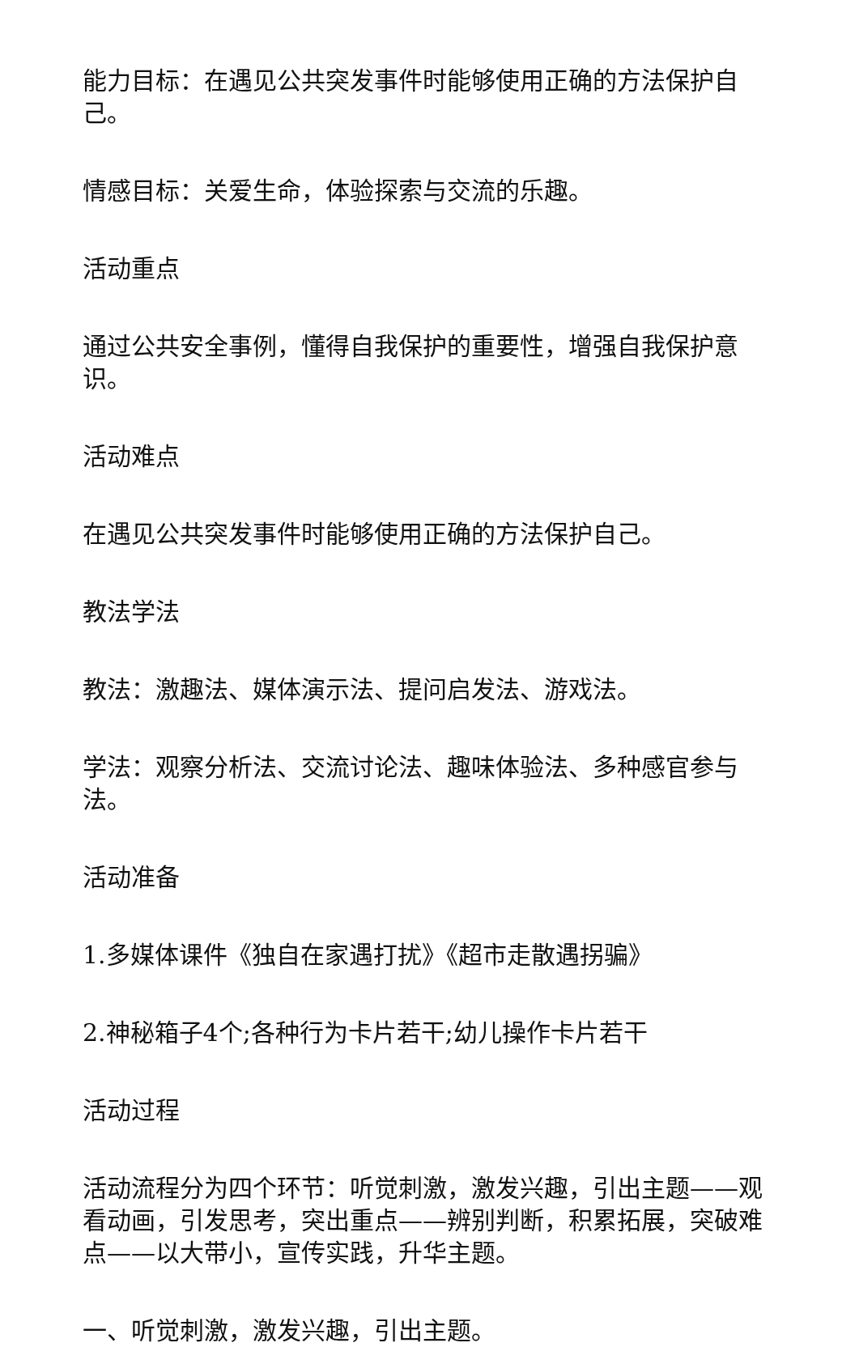能力目标：在遇见公共突发事件时能够使用正确的方法保护自己。
情感目标：关爱生命，体验探索与交流的乐趣。
活动重点
通过公共安全事例，懂得自我保护的重要性，增强自我保护意识。
活动难点
在遇见公共突发事件时能够使用正确的方法保护自己。
教法学法
教法：激趣法、媒体演示法、提问启发法、游戏法。
学法：观察分析法、交流讨论法、趣味体验法、多种感官参与法。
活动准备
1.多媒体课件《独自在家遇打扰》《超市走散遇拐骗》
2.神秘箱子4个;各种行为卡片若干;幼儿操作卡片若干
活动过程
活动流程分为四个环节：听觉刺激，激发兴趣，引出主题——观看动画，引发思考，突出重点——辨别判断，积累拓展，突破难点——以大带小，宣传实践，升华主题。
一、听觉刺激，激发兴趣，引出主题。